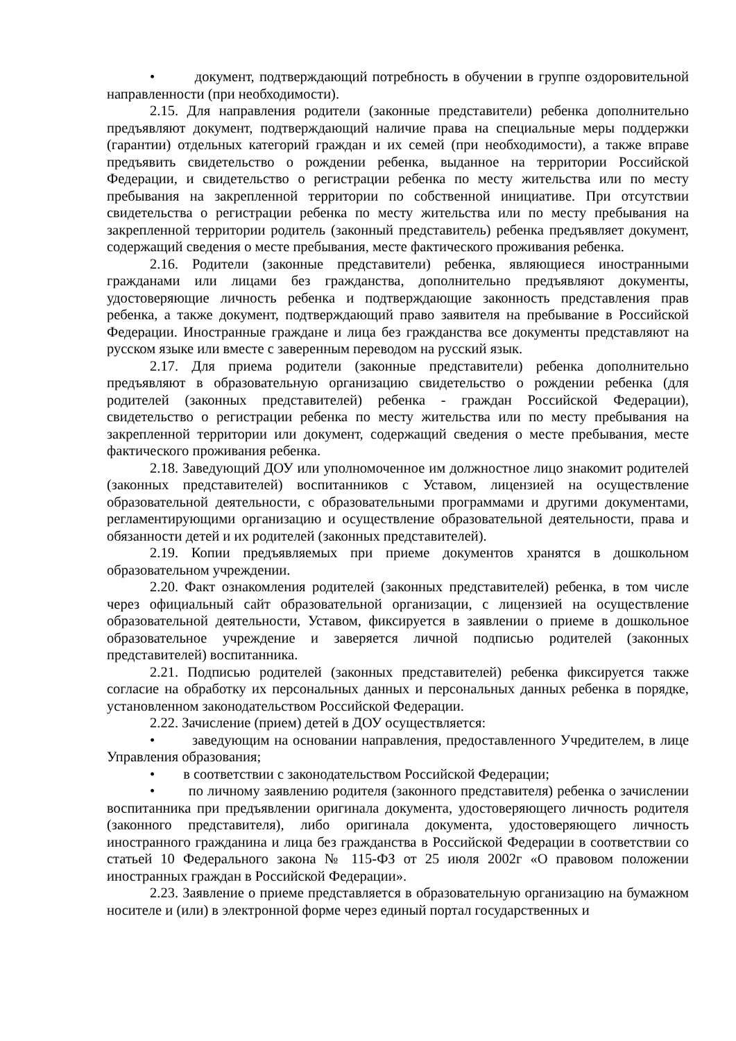• документ, подтверждающий потребность в обучении в группе оздоровительной направленности (при необходимости).
2.15. Для направления родители (законные представители) ребенка дополнительно предъявляют документ, подтверждающий наличие права на специальные меры поддержки (гарантии) отдельных категорий граждан и их семей (при необходимости), а также вправе предъявить свидетельство о рождении ребенка, выданное на территории Российской Федерации, и свидетельство о регистрации ребенка по месту жительства или по месту пребывания на закрепленной территории по собственной инициативе. При отсутствии свидетельства о регистрации ребенка по месту жительства или по месту пребывания на закрепленной территории родитель (законный представитель) ребенка предъявляет документ, содержащий сведения о месте пребывания, месте фактического проживания ребенка.
2.16. Родители (законные представители) ребенка, являющиеся иностранными гражданами или лицами без гражданства, дополнительно предъявляют документы, удостоверяющие личность ребенка и подтверждающие законность представления прав ребенка, а также документ, подтверждающий право заявителя на пребывание в Российской Федерации. Иностранные граждане и лица без гражданства все документы представляют на русском языке или вместе с заверенным переводом на русский язык.
2.17. Для приема родители (законные представители) ребенка дополнительно предъявляют в образовательную организацию свидетельство о рождении ребенка (для родителей (законных представителей) ребенка - граждан Российской Федерации), свидетельство о регистрации ребенка по месту жительства или по месту пребывания на закрепленной территории или документ, содержащий сведения о месте пребывания, месте фактического проживания ребенка.
2.18. Заведующий ДОУ или уполномоченное им должностное лицо знакомит родителей (законных представителей) воспитанников с Уставом, лицензией на осуществление образовательной деятельности, с образовательными программами и другими документами, регламентирующими организацию и осуществление образовательной деятельности, права и обязанности детей и их родителей (законных представителей).
2.19. Копии предъявляемых при приеме документов хранятся в дошкольном образовательном учреждении.
2.20. Факт ознакомления родителей (законных представителей) ребенка, в том числе через официальный сайт образовательной организации, с лицензией на осуществление образовательной деятельности, Уставом, фиксируется в заявлении о приеме в дошкольное образовательное учреждение и заверяется личной подписью родителей (законных представителей) воспитанника.
2.21. Подписью родителей (законных представителей) ребенка фиксируется также согласие на обработку их персональных данных и персональных данных ребенка в порядке, установленном законодательством Российской Федерации.
2.22. Зачисление (прием) детей в ДОУ осуществляется:
• заведующим на основании направления, предоставленного Учредителем, в лице Управления образования;
• в соответствии с законодательством Российской Федерации;
• по личному заявлению родителя (законного представителя) ребенка о зачислении воспитанника при предъявлении оригинала документа, удостоверяющего личность родителя (законного представителя), либо оригинала документа, удостоверяющего личность иностранного гражданина и лица без гражданства в Российской Федерации в соответствии со статьей 10 Федерального закона № 115-ФЗ от 25 июля 2002г «О правовом положении иностранных граждан в Российской Федерации».
2.23. Заявление о приеме представляется в образовательную организацию на бумажном носителе и (или) в электронной форме через единый портал государственных и